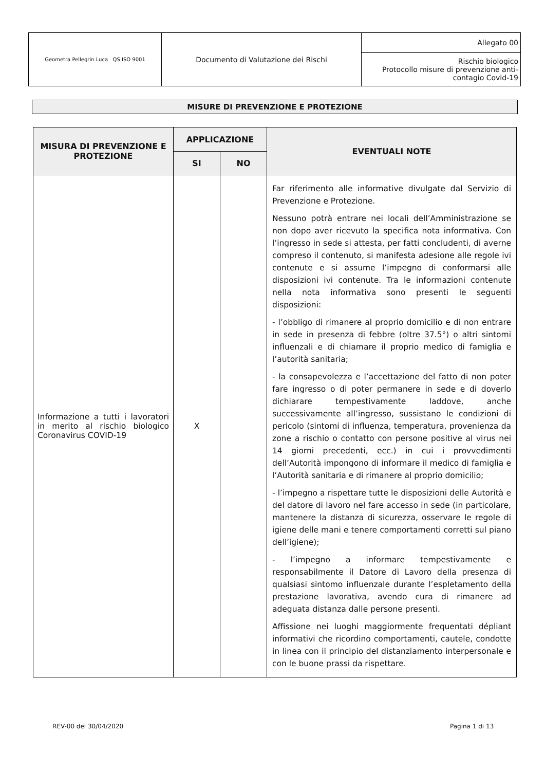| Geometra Pellegrin Luca QS ISO 9001 | Documento di Valutazione dei Rischi | Allegato 00 |
| | | Rischio biologico Protocollo misure di prevenzione anti-contagio Covid-19 |
MISURE DI PREVENZIONE E PROTEZIONE
| MISURA DI PREVENZIONE E PROTEZIONE | APPLICAZIONE | | EVENTUALI NOTE |
| --- | --- | --- | --- |
| | SI | NO | |
| Informazione a tutti i lavoratori in merito al rischio biologico Coronavirus COVID-19 | X | | Far riferimento alle informative divulgate dal Servizio di Prevenzione e Protezione. Nessuno potrà entrare nei locali dell’Amministrazione se non dopo aver ricevuto la specifica nota informativa. Con l’ingresso in sede si attesta, per fatti concludenti, di averne compreso il contenuto, si manifesta adesione alle regole ivi contenute e si assume l’impegno di conformarsi alle disposizioni ivi contenute. Tra le informazioni contenute nella nota informativa sono presenti le seguenti disposizioni: - l’obbligo di rimanere al proprio domicilio e di non entrare in sede in presenza di febbre (oltre 37.5°) o altri sintomi influenzali e di chiamare il proprio medico di famiglia e l’autorità sanitaria; - la consapevolezza e l’accettazione del fatto di non poter fare ingresso o di poter permanere in sede e di doverlo dichiarare tempestivamente laddove, anche successivamente all’ingresso, sussistano le condizioni di pericolo (sintomi di influenza, temperatura, provenienza da zone a rischio o contatto con persone positive al virus nei 14 giorni precedenti, ecc.) in cui i provvedimenti dell’Autorità impongono di informare il medico di famiglia e l’Autorità sanitaria e di rimanere al proprio domicilio; - l’impegno a rispettare tutte le disposizioni delle Autorità e del datore di lavoro nel fare accesso in sede (in particolare, mantenere la distanza di sicurezza, osservare le regole di igiene delle mani e tenere comportamenti corretti sul piano dell’igiene); - l’impegno a informare tempestivamente e responsabilmente il Datore di Lavoro della presenza di qualsiasi sintomo influenzale durante l’espletamento della prestazione lavorativa, avendo cura di rimanere ad adeguata distanza dalle persone presenti. Affissione nei luoghi maggiormente frequentati dépliant informativi che ricordino comportamenti, cautele, condotte in linea con il principio del distanziamento interpersonale e con le buone prassi da rispettare. |
REV-00 del 30/04/2020 Pagina 1 di 13